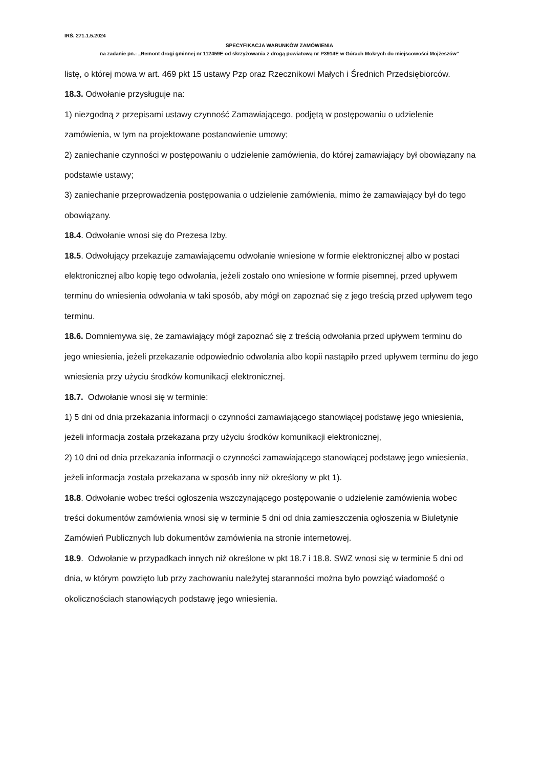IRŚ. 271.1.5.2024
SPECYFIKACJA WARUNKÓW ZAMÓWIENIA
na zadanie pn.: „Remont drogi gminnej nr 112459E od skrzyżowania z drogą powiatową nr P3914E w Górach Mokrych do miejscowości Mojżeszów”
listę, o której mowa w art. 469 pkt 15 ustawy Pzp oraz Rzecznikowi Małych i Średnich Przedsiębiorców.
18.3. Odwołanie przysługuje na:
1) niezgodną z przepisami ustawy czynność Zamawiającego, podjętą w postępowaniu o udzielenie zamówienia, w tym na projektowane postanowienie umowy;
2) zaniechanie czynności w postępowaniu o udzielenie zamówienia, do której zamawiający był obowiązany na podstawie ustawy;
3) zaniechanie przeprowadzenia postępowania o udzielenie zamówienia, mimo że zamawiający był do tego obowiązany.
18.4. Odwołanie wnosi się do Prezesa Izby.
18.5. Odwołujący przekazuje zamawiającemu odwołanie wniesione w formie elektronicznej albo w postaci elektronicznej albo kopię tego odwołania, jeżeli zostało ono wniesione w formie pisemnej, przed upływem terminu do wniesienia odwołania w taki sposób, aby mógł on zapoznać się z jego treścią przed upływem tego terminu.
18.6. Domniemywa się, że zamawiający mógł zapoznać się z treścią odwołania przed upływem terminu do jego wniesienia, jeżeli przekazanie odpowiednio odwołania albo kopii nastąpiło przed upływem terminu do jego wniesienia przy użyciu środków komunikacji elektronicznej.
18.7. Odwołanie wnosi się w terminie:
1) 5 dni od dnia przekazania informacji o czynności zamawiającego stanowiącej podstawę jego wniesienia, jeżeli informacja została przekazana przy użyciu środków komunikacji elektronicznej,
2) 10 dni od dnia przekazania informacji o czynności zamawiającego stanowiącej podstawę jego wniesienia, jeżeli informacja została przekazana w sposób inny niż określony w pkt 1).
18.8. Odwołanie wobec treści ogłoszenia wszczynającego postępowanie o udzielenie zamówienia wobec treści dokumentów zamówienia wnosi się w terminie 5 dni od dnia zamieszczenia ogłoszenia w Biuletynie Zamówień Publicznych lub dokumentów zamówienia na stronie internetowej.
18.9. Odwołanie w przypadkach innych niż określone w pkt 18.7 i 18.8. SWZ wnosi się w terminie 5 dni od dnia, w którym powzięto lub przy zachowaniu należytej staranności można było powziąć wiadomość o okolicznościach stanowiących podstawę jego wniesienia.